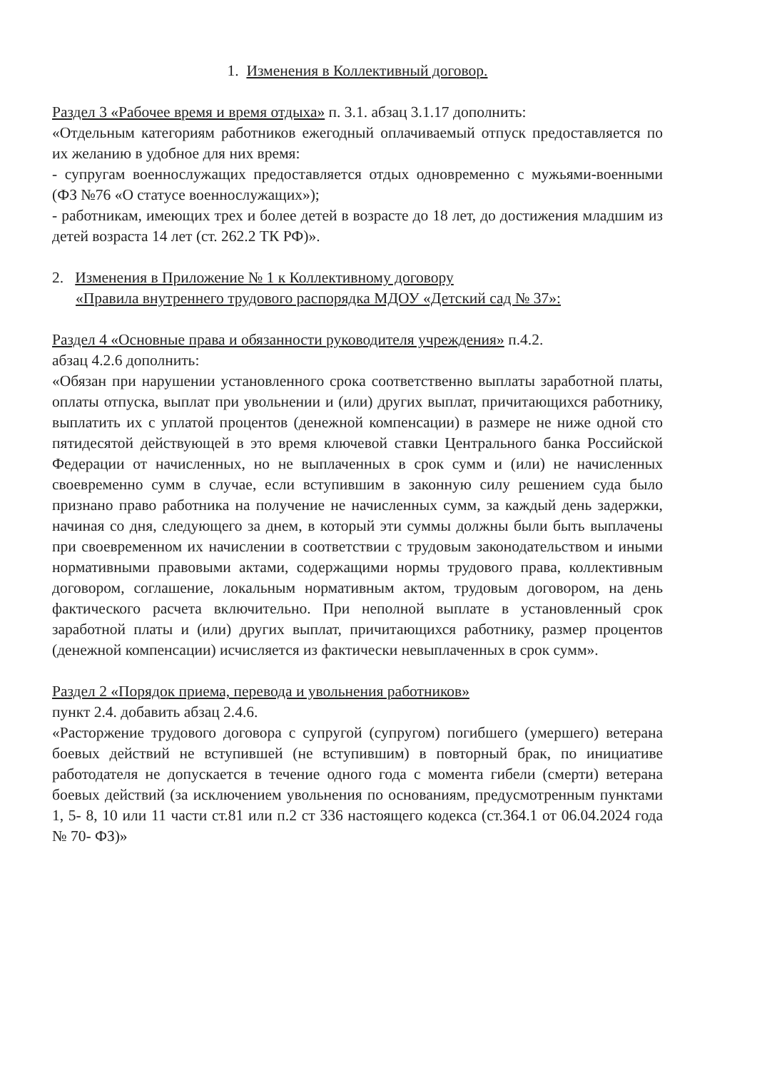1. Изменения в Коллективный договор.
Раздел 3 «Рабочее время и время отдыха» п. 3.1. абзац 3.1.17 дополнить:
«Отдельным категориям работников ежегодный оплачиваемый отпуск предоставляется по их желанию в удобное для них время:
- супругам военнослужащих предоставляется отдых одновременно с мужьями-военными (ФЗ №76 «О статусе военнослужащих»);
- работникам, имеющих трех и более детей в возрасте до 18 лет, до достижения младшим из детей возраста 14 лет (ст. 262.2 ТК РФ)».
2. Изменения в Приложение № 1 к Коллективному договору
«Правила внутреннего трудового распорядка МДОУ «Детский сад № 37»:
Раздел 4 «Основные права и обязанности руководителя учреждения» п.4.2.
абзац 4.2.6 дополнить:
«Обязан при нарушении установленного срока соответственно выплаты заработной платы, оплаты отпуска, выплат при увольнении и (или) других выплат, причитающихся работнику, выплатить их с уплатой процентов (денежной компенсации) в размере не ниже одной сто пятидесятой действующей в это время ключевой ставки Центрального банка Российской Федерации от начисленных, но не выплаченных в срок сумм и (или) не начисленных своевременно сумм в случае, если вступившим в законную силу решением суда было признано право работника на получение не начисленных сумм, за каждый день задержки, начиная со дня, следующего за днем, в который эти суммы должны были быть выплачены при своевременном их начислении в соответствии с трудовым законодательством и иными нормативными правовыми актами, содержащими нормы трудового права, коллективным договором, соглашение, локальным нормативным актом, трудовым договором, на день фактического расчета включительно. При неполной выплате в установленный срок заработной платы и (или) других выплат, причитающихся работнику, размер процентов (денежной компенсации) исчисляется из фактически невыплаченных в срок сумм».
Раздел 2 «Порядок приема, перевода и увольнения работников»
пункт 2.4. добавить абзац 2.4.6.
«Расторжение трудового договора с супругой (супругом) погибшего (умершего) ветерана боевых действий не вступившей (не вступившим) в повторный брак, по инициативе работодателя не допускается в течение одного года с момента гибели (смерти) ветерана боевых действий (за исключением увольнения по основаниям, предусмотренным пунктами 1, 5- 8, 10 или 11 части ст.81 или п.2 ст 336 настоящего кодекса (ст.364.1 от 06.04.2024 года № 70- ФЗ)»